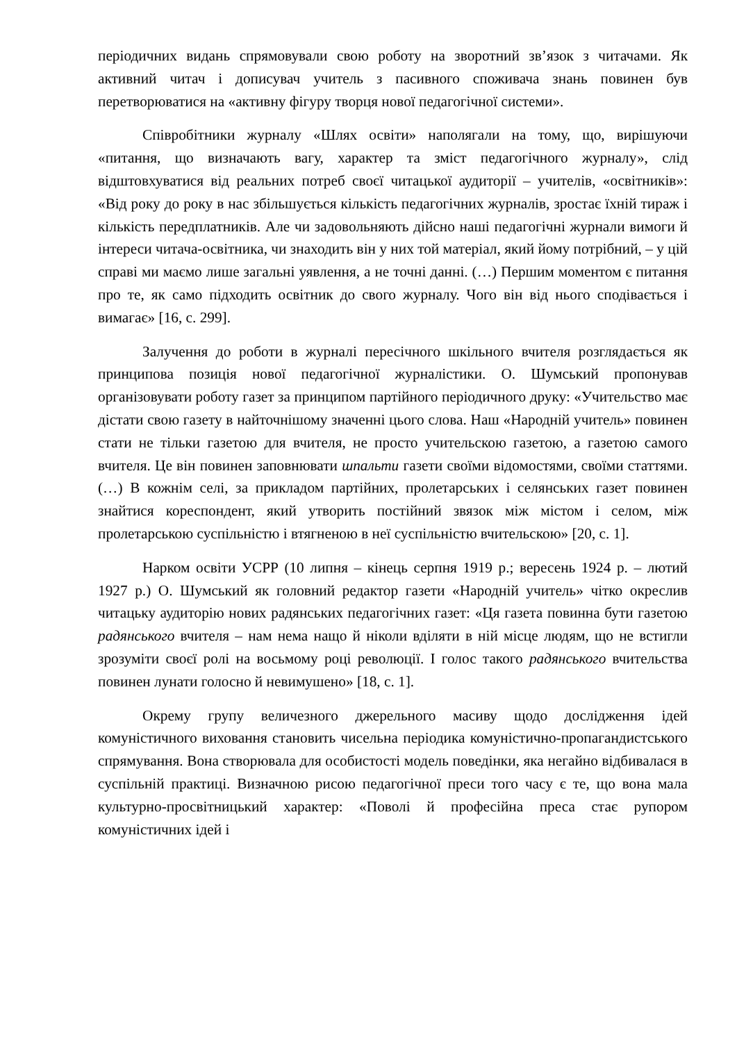періодичних видань спрямовували свою роботу на зворотний зв’язок з читачами. Як активний читач і дописувач учитель з пасивного споживача знань повинен був перетворюватися на «активну фігуру творця нової педагогічної системи».
Співробітники журналу «Шлях освіти» наполягали на тому, що, вирішуючи «питання, що визначають вагу, характер та зміст педагогічного журналу», слід відштовхуватися від реальних потреб своєї читацької аудиторії – учителів, «освітників»: «Від року до року в нас збільшується кількість педагогічних журналів, зростає їхній тираж і кількість передплатників. Але чи задовольняють дійсно наші педагогічні журнали вимоги й інтереси читача-освітника, чи знаходить він у них той матеріал, який йому потрібний, – у цій справі ми маємо лише загальні уявлення, а не точні данні. (…) Першим моментом є питання про те, як само підходить освітник до свого журналу. Чого він від нього сподівається і вимагає» [16, с. 299].
Залучення до роботи в журналі пересічного шкільного вчителя розглядається як принципова позиція нової педагогічної журналістики. О. Шумський пропонував організовувати роботу газет за принципом партійного періодичного друку: «Учительство має дістати свою газету в найточнішому значенні цього слова. Наш «Народній учитель» повинен стати не тільки газетою для вчителя, не просто учительскою газетою, а газетою самого вчителя. Це він повинен заповнювати шпальти газети своїми відомостями, своїми статтями. (…) В кожнім селі, за прикладом партійних, пролетарських і селянських газет повинен знайтися кореспондент, який утворить постійний звязок між містом і селом, між пролетарською суспільністю і втягненою в неї суспільністю вчительскою» [20, с. 1].
Нарком освіти УСРР (10 липня – кінець серпня 1919 р.; вересень 1924 р. – лютий 1927 р.) О. Шумський як головний редактор газети «Народній учитель» чітко окреслив читацьку аудиторію нових радянських педагогічних газет: «Ця газета повинна бути газетою радянського вчителя – нам нема нащо й ніколи вділяти в ній місце людям, що не встигли зрозуміти своєї ролі на восьмому році революції. І голос такого радянського вчительства повинен лунати голосно й невимушено» [18, с. 1].
Окрему групу величезного джерельного масиву щодо дослідження ідей комуністичного виховання становить чисельна періодика комуністично-пропагандистського спрямування. Вона створювала для особистості модель поведінки, яка негайно відбивалася в суспільній практиці. Визначною рисою педагогічної преси того часу є те, що вона мала культурно-просвітницький характер: «Поволі й професійна преса стає рупором комуністичних ідей і